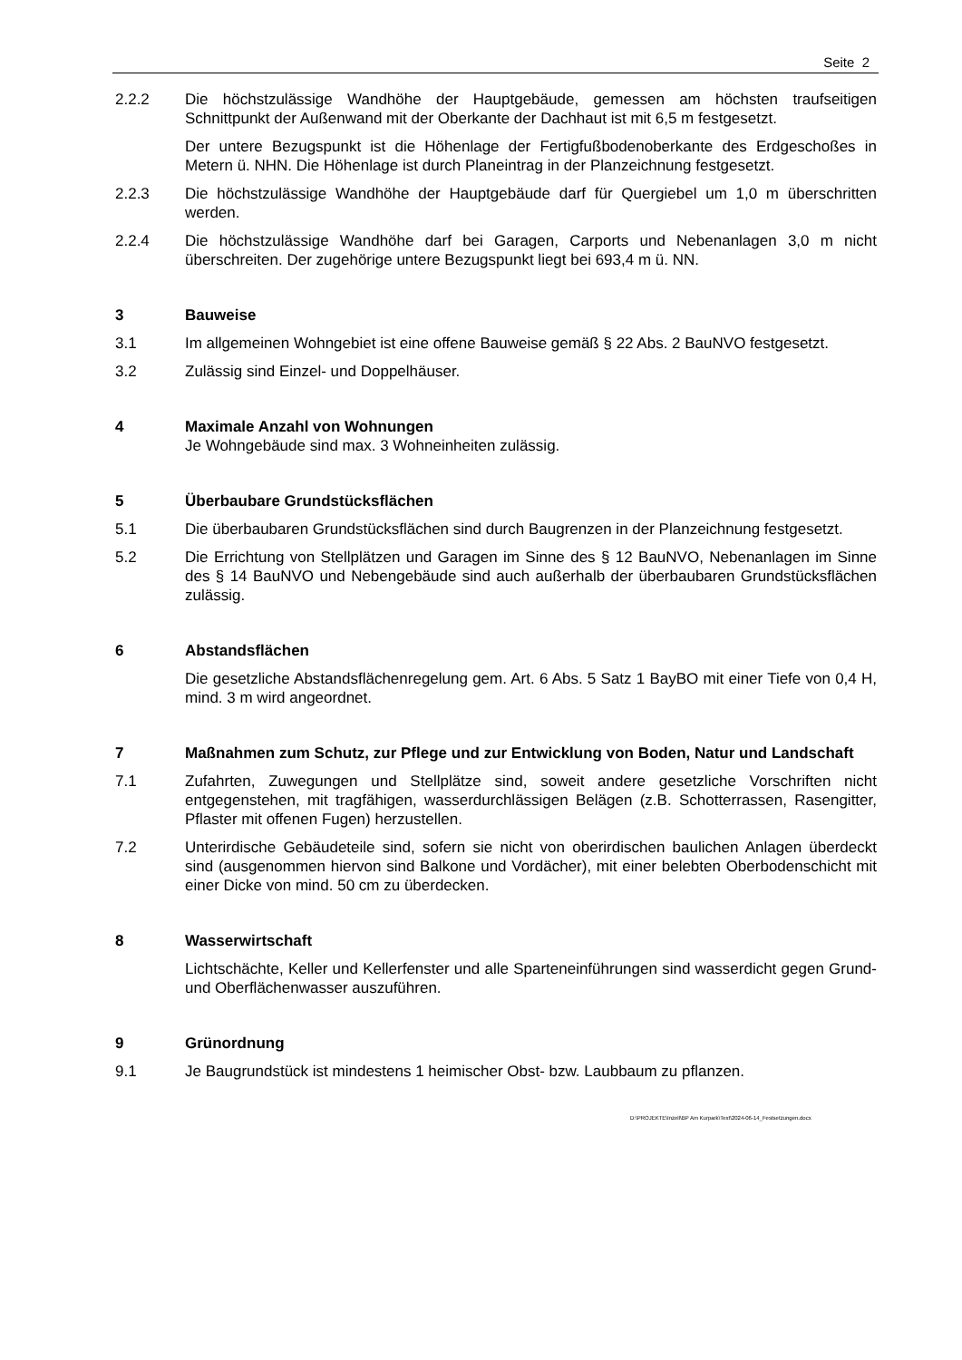Seite 2
2.2.2 Die höchstzulässige Wandhöhe der Hauptgebäude, gemessen am höchsten traufseitigen Schnittpunkt der Außenwand mit der Oberkante der Dachhaut ist mit 6,5 m festgesetzt.
Der untere Bezugspunkt ist die Höhenlage der Fertigfußbodenoberkante des Erdgeschoßes in Metern ü. NHN. Die Höhenlage ist durch Planeintrag in der Planzeichnung festgesetzt.
2.2.3 Die höchstzulässige Wandhöhe der Hauptgebäude darf für Quergiebel um 1,0 m überschritten werden.
2.2.4 Die höchstzulässige Wandhöhe darf bei Garagen, Carports und Nebenanlagen 3,0 m nicht überschreiten. Der zugehörige untere Bezugspunkt liegt bei 693,4 m ü. NN.
3 Bauweise
3.1 Im allgemeinen Wohngebiet ist eine offene Bauweise gemäß § 22 Abs. 2 BauNVO festgesetzt.
3.2 Zulässig sind Einzel- und Doppelhäuser.
4 Maximale Anzahl von Wohnungen
Je Wohngebäude sind max. 3 Wohneinheiten zulässig.
5 Überbaubare Grundstücksflächen
5.1 Die überbaubaren Grundstücksflächen sind durch Baugrenzen in der Planzeichnung festgesetzt.
5.2 Die Errichtung von Stellplätzen und Garagen im Sinne des § 12 BauNVO, Nebenanlagen im Sinne des § 14 BauNVO und Nebengebäude sind auch außerhalb der überbaubaren Grundstücksflächen zulässig.
6 Abstandsflächen
Die gesetzliche Abstandsflächenregelung gem. Art. 6 Abs. 5 Satz 1 BayBO mit einer Tiefe von 0,4 H, mind. 3 m wird angeordnet.
7 Maßnahmen zum Schutz, zur Pflege und zur Entwicklung von Boden, Natur und Landschaft
7.1 Zufahrten, Zuwegungen und Stellplätze sind, soweit andere gesetzliche Vorschriften nicht entgegenstehen, mit tragfähigen, wasserdurchlässigen Belägen (z.B. Schotterrassen, Rasengitter, Pflaster mit offenen Fugen) herzustellen.
7.2 Unterirdische Gebäudeteile sind, sofern sie nicht von oberirdischen baulichen Anlagen überdeckt sind (ausgenommen hiervon sind Balkone und Vordächer), mit einer belebten Oberbodenschicht mit einer Dicke von mind. 50 cm zu überdecken.
8 Wasserwirtschaft
Lichtschächte, Keller und Kellerfenster und alle Sparteneinführungen sind wasserdicht gegen Grund- und Oberflächenwasser auszuführen.
9 Grünordnung
9.1 Je Baugrundstück ist mindestens 1 heimischer Obst- bzw. Laubbaum zu pflanzen.
D:\PROJEKTE\Inzell\BP Am Kurpark\Text\2024-06-14_Festsetzungen.docx